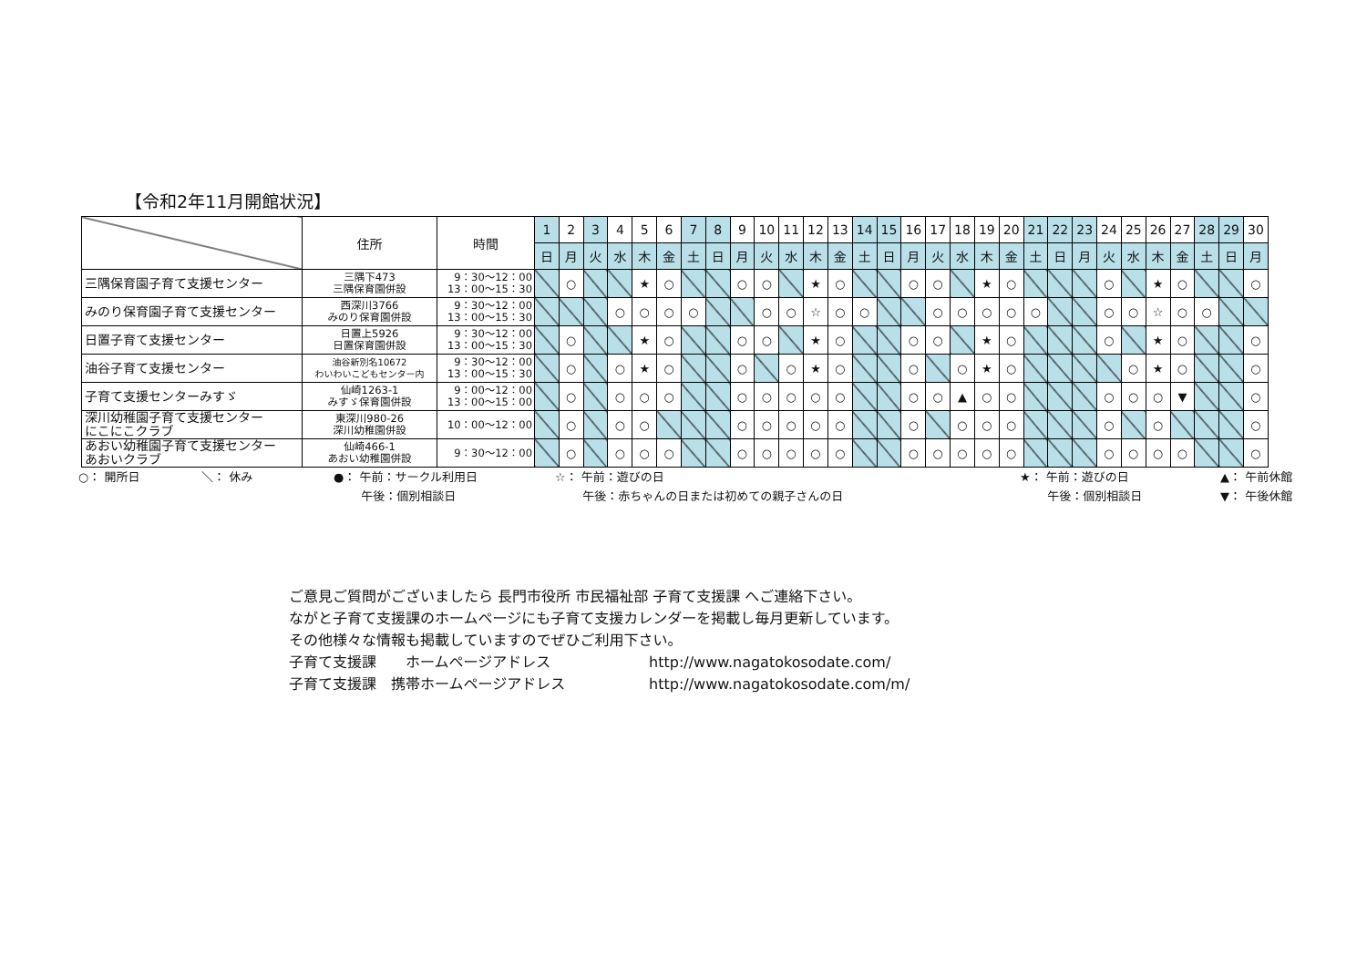【令和2年11月開館状況】
| | 住所 | 時間 | 1 | 2 | 3 | 4 | 5 | 6 | 7 | 8 | 9 | 10 | 11 | 12 | 13 | 14 | 15 | 16 | 17 | 18 | 19 | 20 | 21 | 22 | 23 | 24 | 25 | 26 | 27 | 28 | 29 | 30 |
| | | | 日 | 月 | 火 | 水 | 木 | 金 | 土 | 日 | 月 | 火 | 水 | 木 | 金 | 土 | 日 | 月 | 火 | 水 | 木 | 金 | 土 | 日 | 月 | 火 | 水 | 木 | 金 | 土 | 日 | 月 |
| 三隅保育園子育て支援センター | 三隅下473 三隅保育園併設 | 9：30～12：00 13：00～15：30 | | ○ | | | ★ | ○ | | | ○ | ○ | | ★ | ○ | | | ○ | ○ | | ★ | ○ | | | | ○ | | ★ | ○ | | | ○ |
| みのり保育園子育て支援センター | 西深川3766 みのり保育園併設 | 9：30～12：00 13：00～15：30 | | | | ○ | ○ | ○ | ○ | | | ○ | ○ | ☆ | ○ | ○ | | | ○ | ○ | ○ | ○ | ○ | | | ○ | ○ | ☆ | ○ | ○ | | |
| 日置子育て支援センター | 日置上5926 日置保育園併設 | 9：30～12：00 13：00～15：30 | | ○ | | | ★ | ○ | | | ○ | ○ | | ★ | ○ | | | ○ | ○ | | ★ | ○ | | | | ○ | | ★ | ○ | | | ○ |
| 油谷子育て支援センター | 油谷新別名10672 わいわいこどもセンター内 | 9：30～12：00 13：00～15：30 | | ○ | | ○ | ★ | ○ | | | ○ | | ○ | ★ | ○ | | | ○ | | ○ | ★ | ○ | | | | | ○ | ★ | ○ | | | ○ |
| 子育て支援センターみすゞ | 仙崎1263-1 みすゞ保育園併設 | 9：00～12：00 13：00～15：00 | | ○ | | ○ | ○ | ○ | | | ○ | ○ | ○ | ○ | ○ | | | ○ | ○ | ▲ | ○ | ○ | | | | ○ | ○ | ○ | ▼ | | | ○ |
| 深川幼稚園子育て支援センター にこにこクラブ | 東深川980-26 深川幼稚園併設 | 10：00～12：00 | | ○ | | ○ | ○ | | | | ○ | ○ | ○ | ○ | ○ | | | ○ | | ○ | ○ | ○ | | | | ○ | | ○ | | | | ○ |
| あおい幼稚園子育て支援センター あおいクラブ | 仙崎466-1 あおい幼稚園併設 | 9：30～12：00 | | ○ | | ○ | ○ | ○ | | | ○ | ○ | ○ | ○ | ○ | | | ○ | ○ | ○ | ○ | ○ | | | | ○ | ○ | ○ | ○ | | | ○ |
○： 開所日 ＼： 休み ●： 午前：サークル利用日
　　 午後：個別相談日
☆： 午前：遊びの日
　　 午後：赤ちゃんの日または初めての親子さんの日
★： 午前：遊びの日
　　 午後：個別相談日
▲： 午前休館
▼： 午後休館
ご意見ご質問がございましたら 長門市役所 市民福祉部 子育て支援課 へご連絡下さい。
ながと子育て支援課のホームページにも子育て支援カレンダーを掲載し毎月更新しています。
その他様々な情報も掲載していますのでぜひご利用下さい。
子育て支援課　　ホームページアドレス http://www.nagatokosodate.com/
子育て支援課　携帯ホームページアドレス http://www.nagatokosodate.com/m/